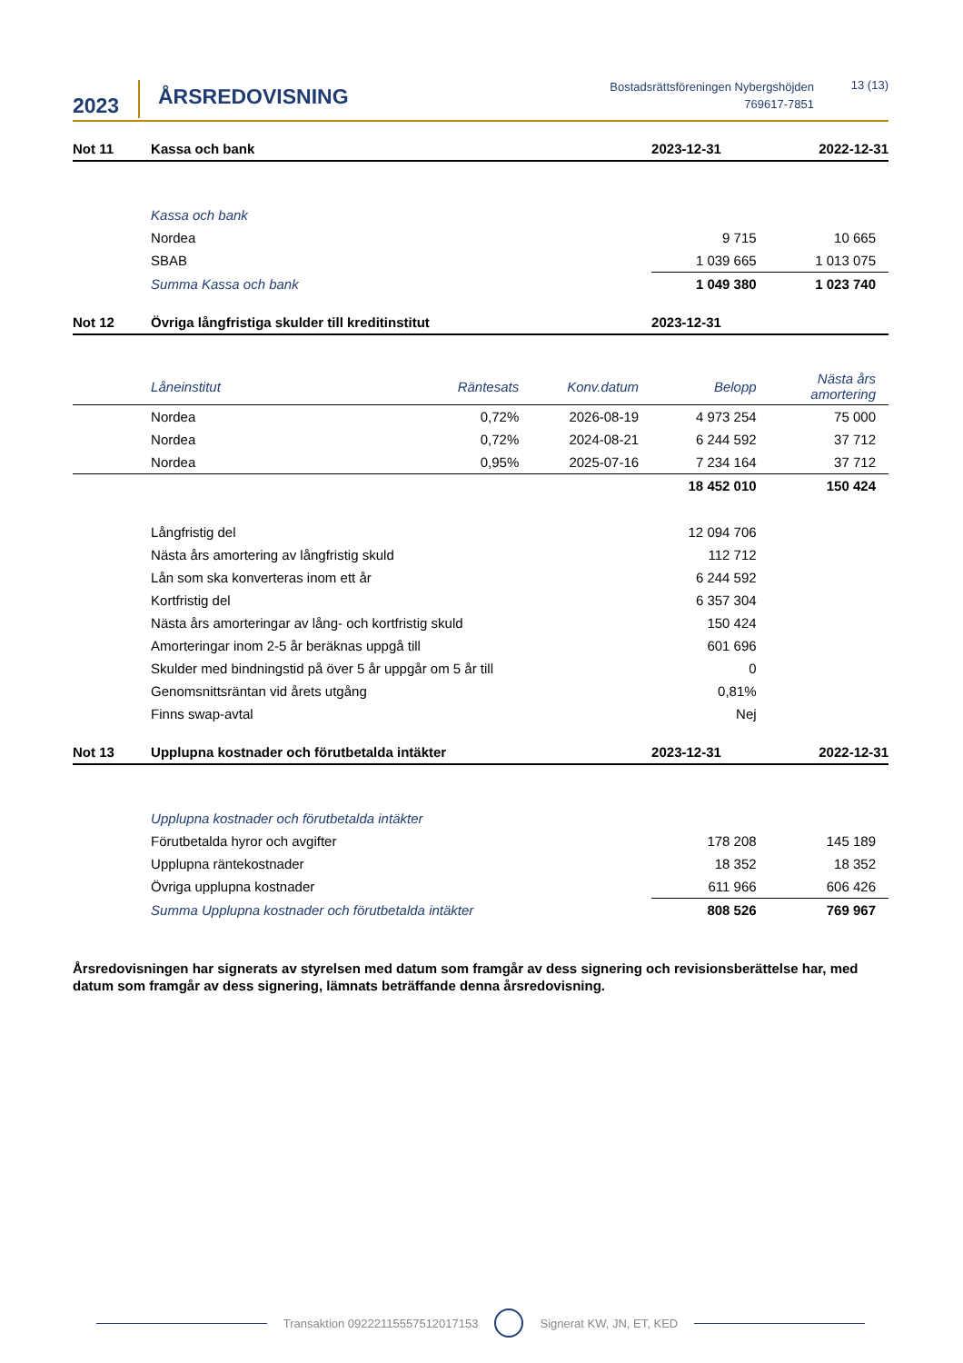2023
ÅRSREDOVISNING
Bostadsrättsföreningen Nybergshöjden
769617-7851
13 (13)
| Not 11 | Kassa och bank | | | 2023-12-31 | 2022-12-31 |
| --- | --- | --- | --- | --- | --- |
| | Kassa och bank | | | | |
| | Nordea | | | 9 715 | 10 665 |
| | SBAB | | | 1 039 665 | 1 013 075 |
| | Summa Kassa och bank | | | 1 049 380 | 1 023 740 |
| Not 12 | Övriga långfristiga skulder till kreditinstitut | | | 2023-12-31 | |
| | Låneinstitut | Räntesats | Konv.datum | Belopp | Nästa års amortering |
| | Nordea | 0,72% | 2026-08-19 | 4 973 254 | 75 000 |
| | Nordea | 0,72% | 2024-08-21 | 6 244 592 | 37 712 |
| | Nordea | 0,95% | 2025-07-16 | 7 234 164 | 37 712 |
| | | | | 18 452 010 | 150 424 |
| | Långfristig del | | | 12 094 706 | |
| | Nästa års amortering av långfristig skuld | | | 112 712 | |
| | Lån som ska konverteras inom ett år | | | 6 244 592 | |
| | Kortfristig del | | | 6 357 304 | |
| | Nästa års amorteringar av lång- och kortfristig skuld | | | 150 424 | |
| | Amorteringar inom 2-5 år beräknas uppgå till | | | 601 696 | |
| | Skulder med bindningstid på över 5 år uppgår om 5 år till | | | 0 | |
| | Genomsnittsräntan vid årets utgång | | | 0,81% | |
| | Finns swap-avtal | | | Nej | |
| Not 13 | Upplupna kostnader och förutbetalda intäkter | | | 2023-12-31 | 2022-12-31 |
| | Upplupna kostnader och förutbetalda intäkter | | | | |
| | Förutbetalda hyror och avgifter | | | 178 208 | 145 189 |
| | Upplupna räntekostnader | | | 18 352 | 18 352 |
| | Övriga upplupna kostnader | | | 611 966 | 606 426 |
| | Summa Upplupna kostnader och förutbetalda intäkter | | | 808 526 | 769 967 |
Årsredovisningen har signerats av styrelsen med datum som framgår av dess signering och revisionsberättelse har, med datum som framgår av dess signering, lämnats beträffande denna årsredovisning.
Transaktion 09222115557512017153 Signerat KW, JN, ET, KED